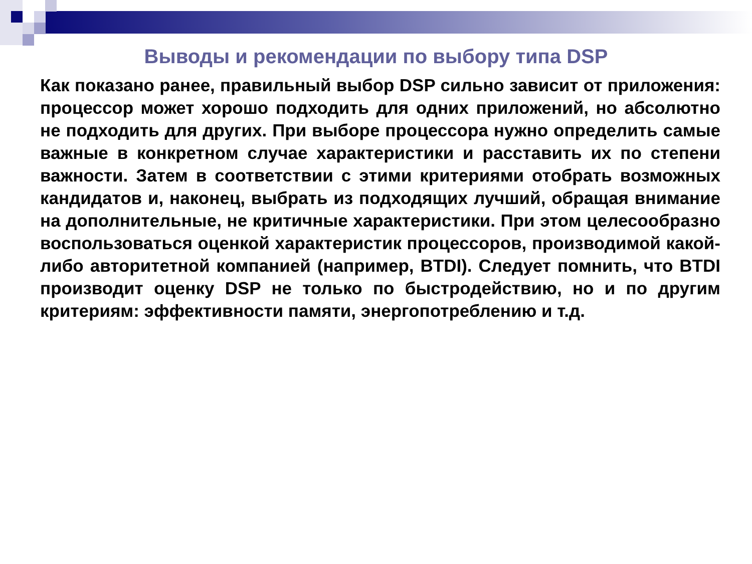Выводы и рекомендации по выбору типа DSP
Как показано ранее, правильный выбор DSP сильно зависит от приложения: процессор может хорошо подходить для одних приложений, но абсолютно не подходить для других. При выборе процессора нужно определить самые важные в конкретном случае характеристики и расставить их по степени важности. Затем в соответствии с этими критериями отобрать возможных кандидатов и, наконец, выбрать из подходящих лучший, обращая внимание на дополнительные, не критичные характеристики. При этом целесообразно воспользоваться оценкой характеристик процессоров, производимой какой-либо авторитетной компанией (например, BTDI). Следует помнить, что BTDI производит оценку DSP не только по быстродействию, но и по другим критериям: эффективности памяти, энергопотреблению и т.д.